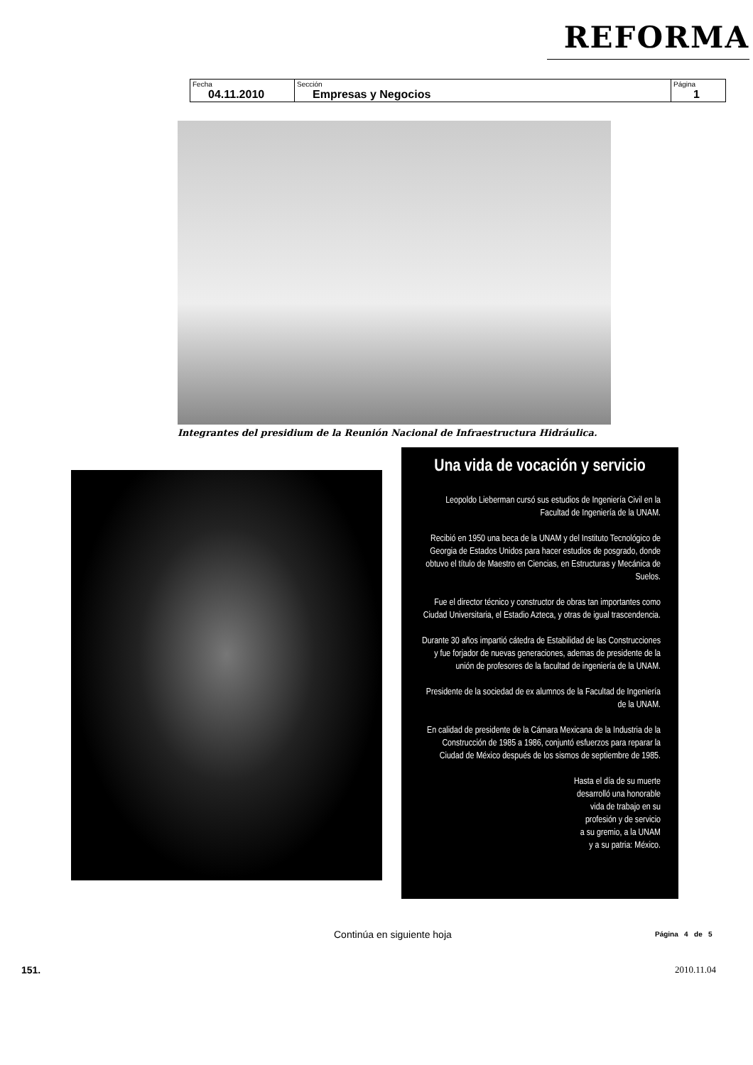REFORMA
| Fecha 04.11.2010 | Sección Empresas y Negocios | Página 1 |
Integrantes del presidium de la Reunión Nacional de Infraestructura Hidráulica.
Una vida de vocación y servicio
Leopoldo Lieberman cursó sus estudios de Ingeniería Civil en la Facultad de Ingeniería de la UNAM.
Recibió en 1950 una beca de la UNAM y del Instituto Tecnológico de Georgia de Estados Unidos para hacer estudios de posgrado, donde obtuvo el título de Maestro en Ciencias, en Estructuras y Mecánica de Suelos.
Fue el director técnico y constructor de obras tan importantes como Ciudad Universitaria, el Estadio Azteca, y otras de igual trascendencia.
Durante 30 años impartió cátedra de Estabilidad de las Construcciones y fue forjador de nuevas generaciones, ademas de presidente de la unión de profesores de la facultad de ingeniería de la UNAM.
Presidente de la sociedad de ex alumnos de la Facultad de Ingeniería de la UNAM.
En calidad de presidente de la Cámara Mexicana de la Industria de la Construcción de 1985 a 1986, conjuntó esfuerzos para reparar la Ciudad de México después de los sismos de septiembre de 1985.
Hasta el día de su muerte
desarrolló una honorable
vida de trabajo en su
profesión y de servicio
a su gremio, a la UNAM
y a su patria: México.
Continúa en siguiente hoja Página 4 de 5
151. 2010.11.04